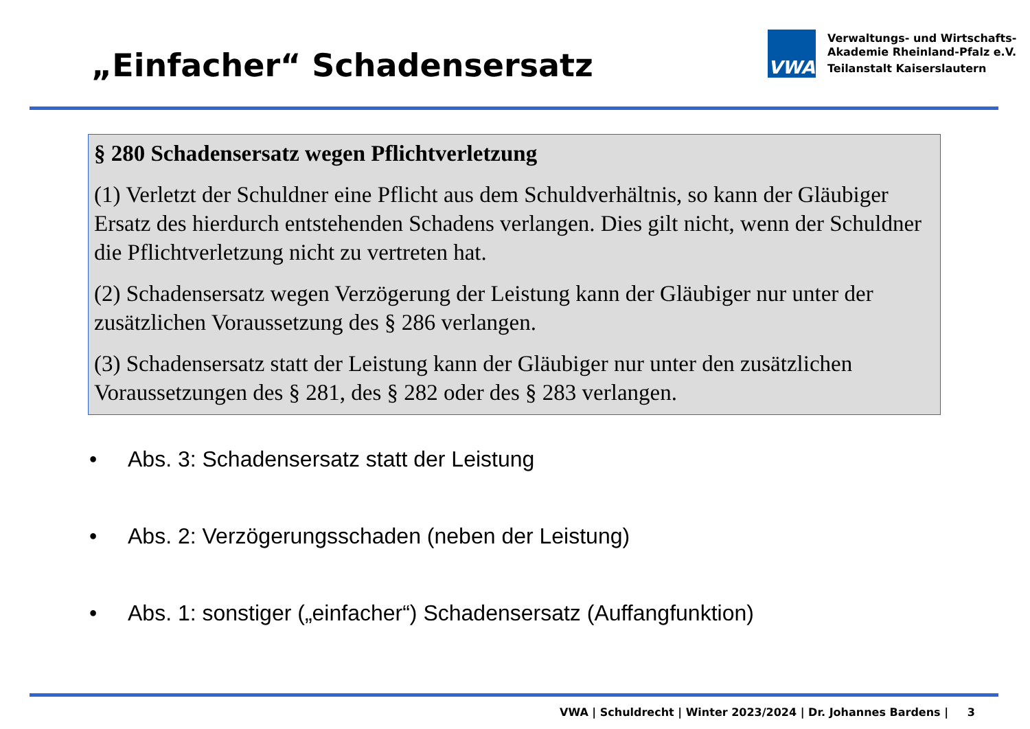„Einfacher“ Schadensersatz
VWA
Verwaltungs- und Wirtschafts-
Akademie Rheinland-Pfalz e.V.
Teilanstalt Kaiserslautern
§ 280 Schadensersatz wegen Pflichtverletzung
(1) Verletzt der Schuldner eine Pflicht aus dem Schuldverhältnis, so kann der Gläubiger Ersatz des hierdurch entstehenden Schadens verlangen. Dies gilt nicht, wenn der Schuldner die Pflichtverletzung nicht zu vertreten hat.
(2) Schadensersatz wegen Verzögerung der Leistung kann der Gläubiger nur unter der zusätzlichen Voraussetzung des § 286 verlangen.
(3) Schadensersatz statt der Leistung kann der Gläubiger nur unter den zusätzlichen Voraussetzungen des § 281, des § 282 oder des § 283 verlangen.
• Abs. 3: Schadensersatz statt der Leistung
• Abs. 2: Verzögerungsschaden (neben der Leistung)
• Abs. 1: sonstiger („einfacher“) Schadensersatz (Auffangfunktion)
VWA | Schuldrecht | Winter 2023/2024 | Dr. Johannes Bardens | 3